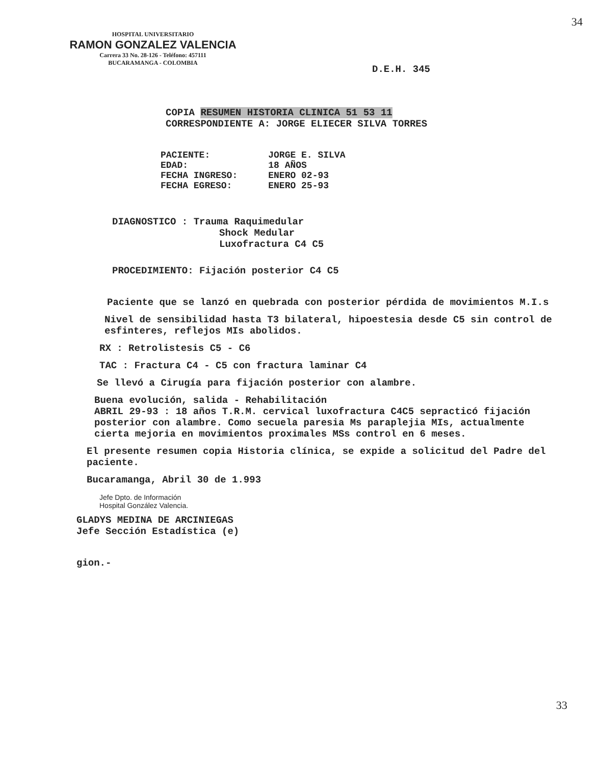34
HOSPITAL UNIVERSITARIO
RAMON GONZALEZ VALENCIA
Carrera 33 No. 28-126 - Teléfono: 457111
BUCARAMANGA - COLOMBIA
D.E.H. 345
COPIA RESUMEN HISTORIA CLINICA 51 53 11
CORRESPONDIENTE A: JORGE ELIECER SILVA TORRES
| PACIENTE: | JORGE E. SILVA |
| EDAD: | 18 AÑOS |
| FECHA INGRESO: | ENERO 02-93 |
| FECHA EGRESO: | ENERO 25-93 |
DIAGNOSTICO : Trauma Raquimedular
Shock Medular
Luxofractura C4 C5
PROCEDIMIENTO: Fijación posterior C4 C5
Paciente que se lanzó en quebrada con posterior pérdida de movimientos M.I.s
Nivel de sensibilidad hasta T3 bilateral, hipoestesia desde C5 sin control de esfinteres, reflejos MIs abolidos.
RX : Retrolistesis C5 - C6
TAC : Fractura C4 - C5 con fractura laminar C4
Se llevó a Cirugía para fijación posterior con alambre.
Buena evolución, salida - Rehabilitación
ABRIL 29-93 : 18 años T.R.M. cervical luxofractura C4C5 sepracticó fijación posterior con alambre. Como secuela paresia Ms paraplejia MIs, actualmente cierta mejoria en movimientos proximales MSs control en 6 meses.
El presente resumen copia Historia clínica, se expide a solicitud del Padre del paciente.
Bucaramanga, Abril 30 de 1.993
Jefe Dpto. de Información
Hospital González Valencia.
GLADYS MEDINA DE ARCINIEGAS
Jefe Sección Estadística (e)
gion.-
33